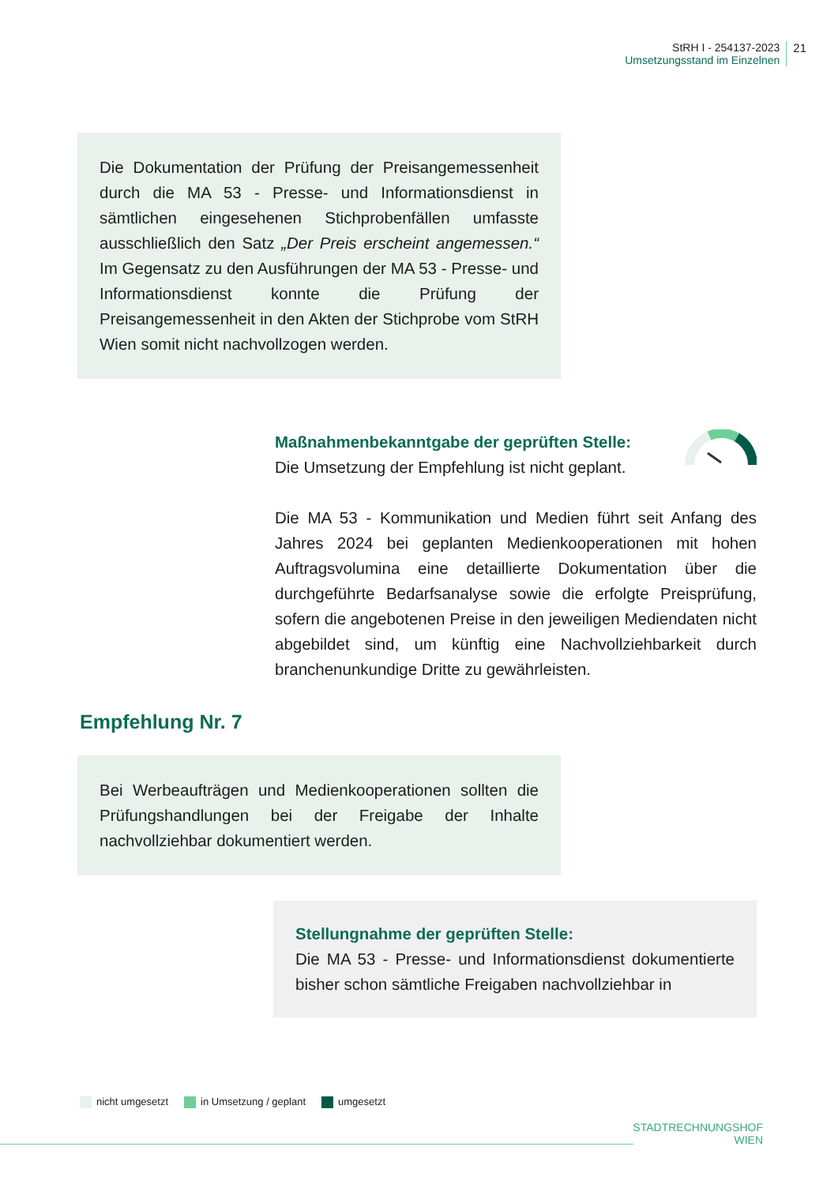StRH I - 254137-2023
Umsetzungsstand im Einzelnen
21
Die Dokumentation der Prüfung der Preisangemessenheit durch die MA 53 - Presse- und Informationsdienst in sämtlichen eingesehenen Stichprobenfällen umfasste ausschließlich den Satz „Der Preis erscheint angemessen.“ Im Gegensatz zu den Ausführungen der MA 53 - Presse- und Informationsdienst konnte die Prüfung der Preisangemessenheit in den Akten der Stichprobe vom StRH Wien somit nicht nachvollzogen werden.
Maßnahmenbekanntgabe der geprüften Stelle:
Die Umsetzung der Empfehlung ist nicht geplant.
Die MA 53 - Kommunikation und Medien führt seit Anfang des Jahres 2024 bei geplanten Medienkooperationen mit hohen Auftragsvolumina eine detaillierte Dokumentation über die durchgeführte Bedarfsanalyse sowie die erfolgte Preisprüfung, sofern die angebotenen Preise in den jeweiligen Mediendaten nicht abgebildet sind, um künftig eine Nachvollziehbarkeit durch branchenunkundige Dritte zu gewährleisten.
Empfehlung Nr. 7
Bei Werbeaufträgen und Medienkooperationen sollten die Prüfungshandlungen bei der Freigabe der Inhalte nachvollziehbar dokumentiert werden.
Stellungnahme der geprüften Stelle:
Die MA 53 - Presse- und Informationsdienst dokumentierte bisher schon sämtliche Freigaben nachvollziehbar in
nicht umgesetzt in Umsetzung / geplant umgesetzt
STADTRECHNUNGSHOF
WIEN